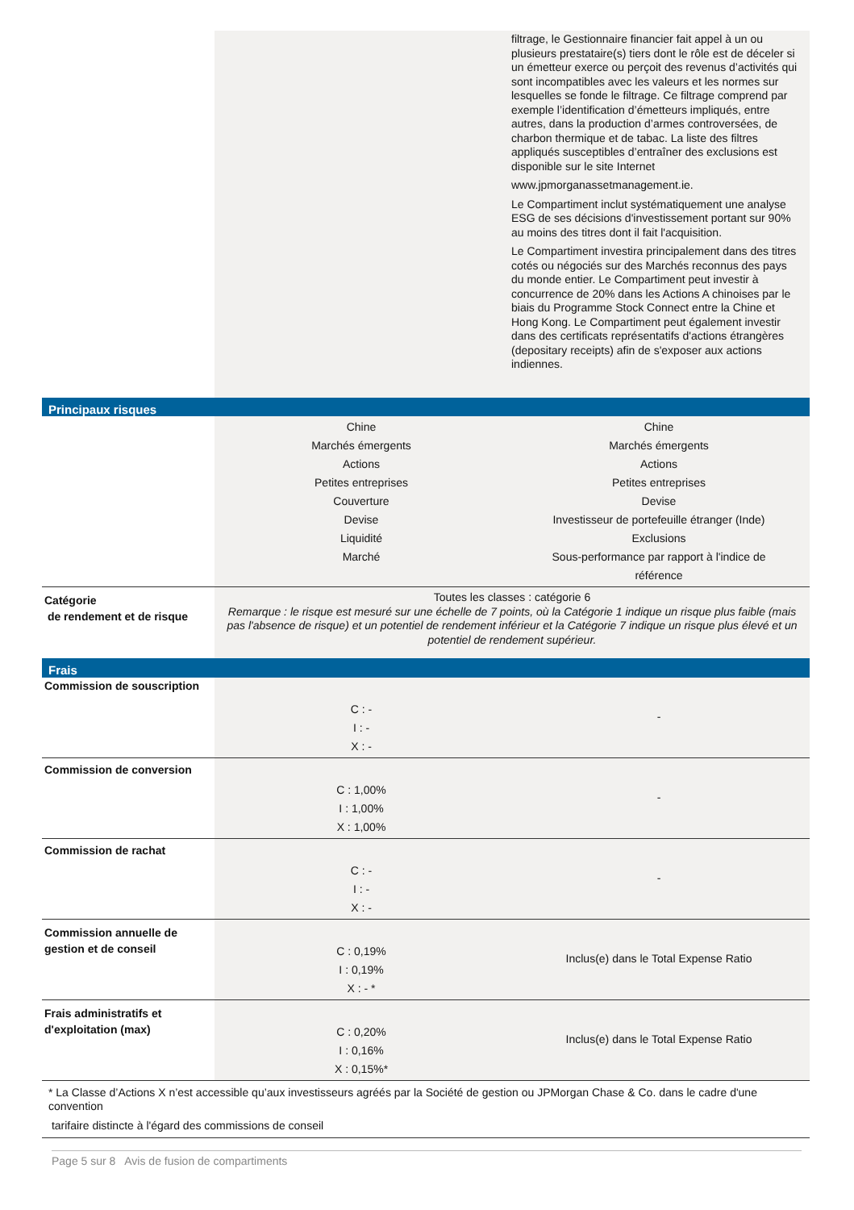| | | filtrage, le Gestionnaire financier fait appel à un ou plusieurs prestataire(s) tiers dont le rôle est de déceler si un émetteur exerce ou perçoit des revenus d’activités qui sont incompatibles avec les valeurs et les normes sur lesquelles se fonde le filtrage. Ce filtrage comprend par exemple l’identification d’émetteurs impliqués, entre autres, dans la production d’armes controversées, de charbon thermique et de tabac. La liste des filtres appliqués susceptibles d’entraîner des exclusions est disponible sur le site Internet www.jpmorganassetmanagement.ie. Le Compartiment inclut systématiquement une analyse ESG de ses décisions d'investissement portant sur 90% au moins des titres dont il fait l'acquisition. Le Compartiment investira principalement dans des titres cotés ou négociés sur des Marchés reconnus des pays du monde entier. Le Compartiment peut investir à concurrence de 20% dans les Actions A chinoises par le biais du Programme Stock Connect entre la Chine et Hong Kong. Le Compartiment peut également investir dans des certificats représentatifs d'actions étrangères (depositary receipts) afin de s'exposer aux actions indiennes. |
| Principaux risques | | |
| | Chine Marchés émergents Actions Petites entreprises Couverture Devise Liquidité Marché | Chine Marchés émergents Actions Petites entreprises Devise Investisseur de portefeuille étranger (Inde) Exclusions Sous-performance par rapport à l'indice de référence |
| Catégorie de rendement et de risque | Toutes les classes : catégorie 6 Remarque : le risque est mesuré sur une échelle de 7 points, où la Catégorie 1 indique un risque plus faible (mais pas l'absence de risque) et un potentiel de rendement inférieur et la Catégorie 7 indique un risque plus élevé et un potentiel de rendement supérieur. | |
| Frais | | |
| Commission de souscription | C : - I : - X : - | - |
| Commission de conversion | C : 1,00% I : 1,00% X : 1,00% | - |
| Commission de rachat | C : - I : - X : - | - |
| Commission annuelle de gestion et de conseil | C : 0,19% I : 0,19% X : - * | Inclus(e) dans le Total Expense Ratio |
| Frais administratifs et d'exploitation (max) | C : 0,20% I : 0,16% X : 0,15%* | Inclus(e) dans le Total Expense Ratio |
| * La Classe d’Actions X n’est accessible qu’aux investisseurs agréés par la Société de gestion ou JPMorgan Chase & Co. dans le cadre d'une convention tarifaire distincte à l'égard des commissions de conseil | | |
Page 5 sur 8 Avis de fusion de compartiments